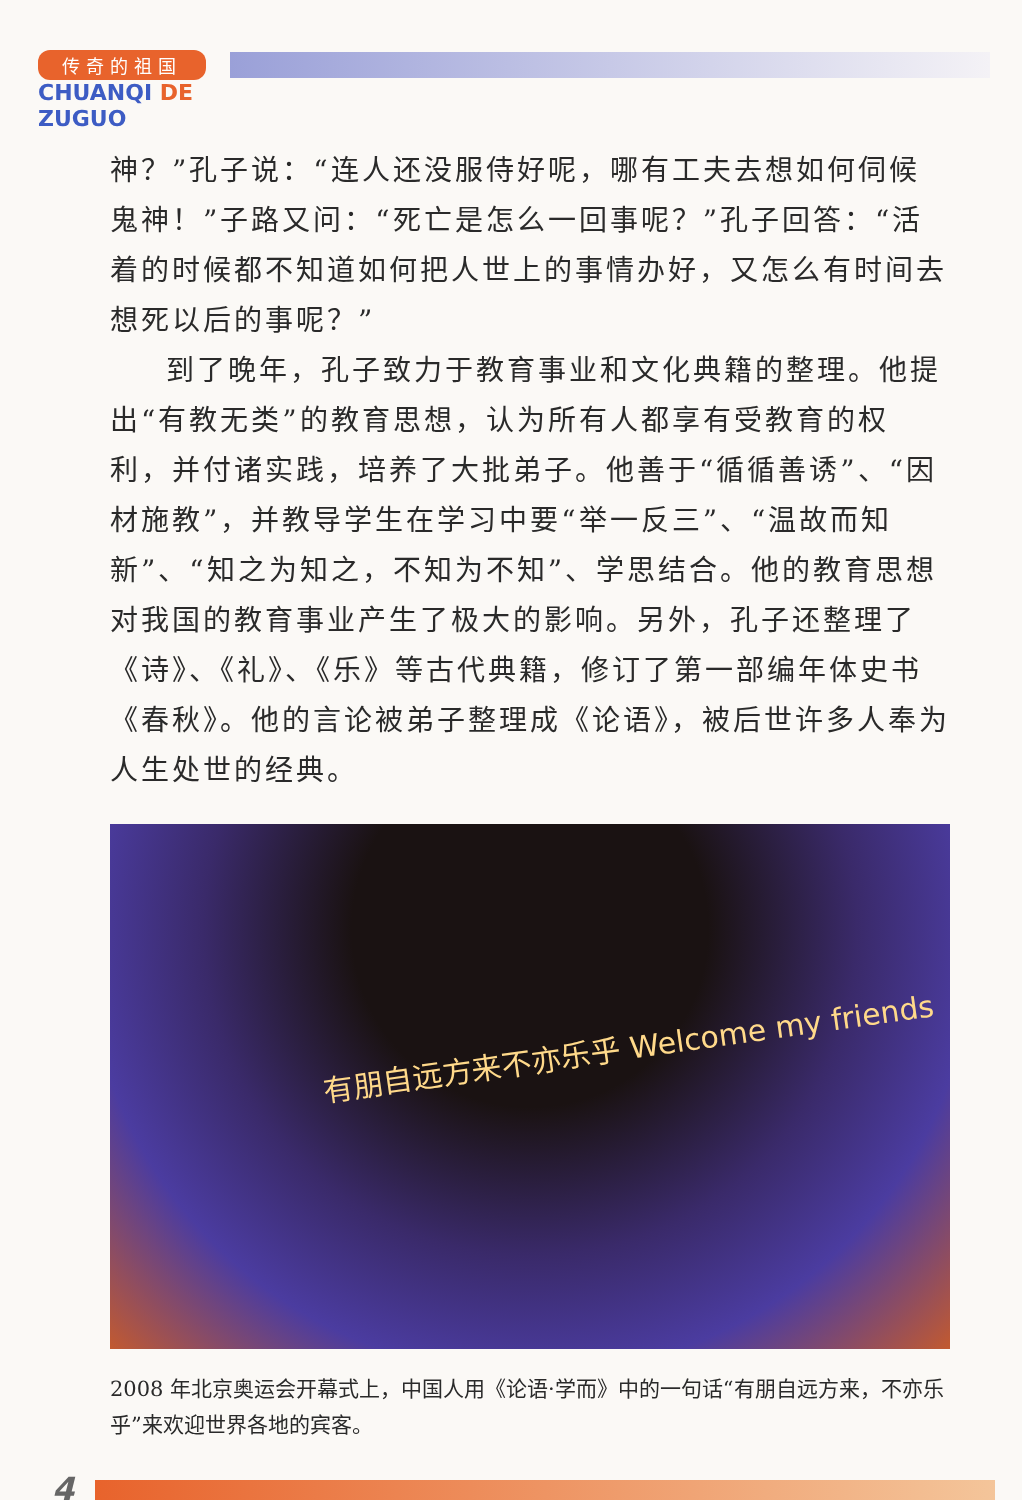传奇的祖国
CHUANQI DE
ZUGUO
神？”孔子说：“连人还没服侍好呢，哪有工夫去想如何伺候鬼神！”子路又问：“死亡是怎么一回事呢？”孔子回答：“活着的时候都不知道如何把人世上的事情办好，又怎么有时间去想死以后的事呢？”
到了晚年，孔子致力于教育事业和文化典籍的整理。他提出“有教无类”的教育思想，认为所有人都享有受教育的权利，并付诸实践，培养了大批弟子。他善于“循循善诱”、“因材施教”，并教导学生在学习中要“举一反三”、“温故而知新”、“知之为知之，不知为不知”、学思结合。他的教育思想对我国的教育事业产生了极大的影响。另外，孔子还整理了《诗》、《礼》、《乐》等古代典籍，修订了第一部编年体史书《春秋》。他的言论被弟子整理成《论语》，被后世许多人奉为人生处世的经典。
有朋自远方来不亦乐乎 Welcome my friends
2008 年北京奥运会开幕式上，中国人用《论语·学而》中的一句话“有朋自远方来，不亦乐乎”来欢迎世界各地的宾客。
4